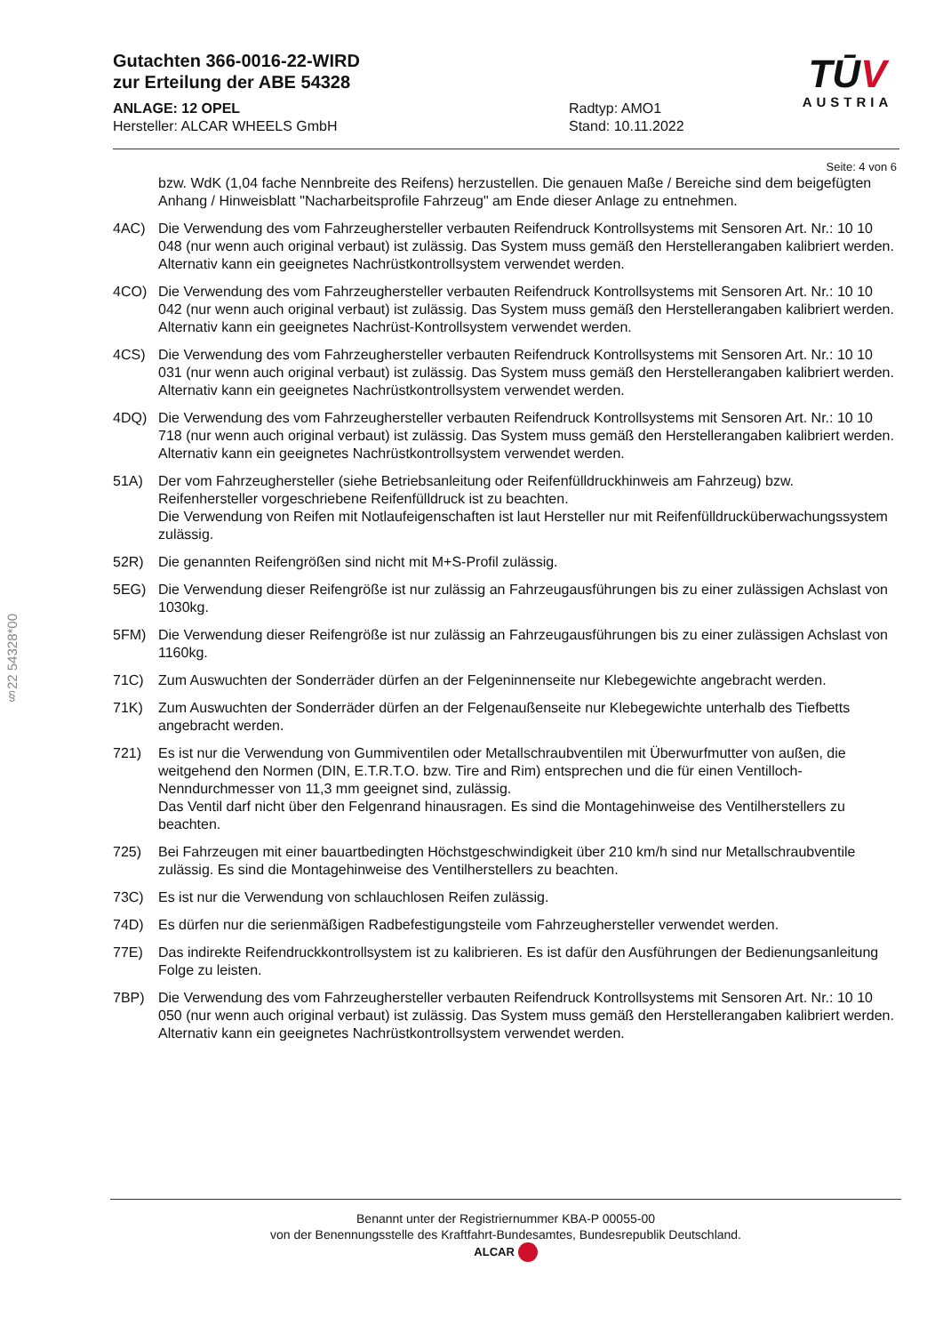Gutachten 366-0016-22-WIRD
zur Erteilung der ABE 54328
ANLAGE: 12 OPEL
Hersteller: ALCAR WHEELS GmbH
Radtyp: AMO1
Stand: 10.11.2022
TŪV
AUSTRIA
Seite: 4 von 6
§22 54328*00
bzw. WdK (1,04 fache Nennbreite des Reifens) herzustellen. Die genauen Maße / Bereiche sind dem beigefügten Anhang / Hinweisblatt "Nacharbeitsprofile Fahrzeug" am Ende dieser Anlage zu entnehmen.
4AC) Die Verwendung des vom Fahrzeughersteller verbauten Reifendruck Kontrollsystems mit Sensoren Art. Nr.: 10 10 048 (nur wenn auch original verbaut) ist zulässig. Das System muss gemäß den Herstellerangaben kalibriert werden. Alternativ kann ein geeignetes Nachrüstkontrollsystem verwendet werden.
4CO) Die Verwendung des vom Fahrzeughersteller verbauten Reifendruck Kontrollsystems mit Sensoren Art. Nr.: 10 10 042 (nur wenn auch original verbaut) ist zulässig. Das System muss gemäß den Herstellerangaben kalibriert werden. Alternativ kann ein geeignetes Nachrüst-Kontrollsystem verwendet werden.
4CS) Die Verwendung des vom Fahrzeughersteller verbauten Reifendruck Kontrollsystems mit Sensoren Art. Nr.: 10 10 031 (nur wenn auch original verbaut) ist zulässig. Das System muss gemäß den Herstellerangaben kalibriert werden. Alternativ kann ein geeignetes Nachrüstkontrollsystem verwendet werden.
4DQ) Die Verwendung des vom Fahrzeughersteller verbauten Reifendruck Kontrollsystems mit Sensoren Art. Nr.: 10 10 718 (nur wenn auch original verbaut) ist zulässig. Das System muss gemäß den Herstellerangaben kalibriert werden. Alternativ kann ein geeignetes Nachrüstkontrollsystem verwendet werden.
51A) Der vom Fahrzeughersteller (siehe Betriebsanleitung oder Reifenfülldruckhinweis am Fahrzeug) bzw. Reifenhersteller vorgeschriebene Reifenfülldruck ist zu beachten.
Die Verwendung von Reifen mit Notlaufeigenschaften ist laut Hersteller nur mit Reifenfülldrucküberwachungssystem zulässig.
52R) Die genannten Reifengrößen sind nicht mit M+S-Profil zulässig.
5EG) Die Verwendung dieser Reifengröße ist nur zulässig an Fahrzeugausführungen bis zu einer zulässigen Achslast von 1030kg.
5FM) Die Verwendung dieser Reifengröße ist nur zulässig an Fahrzeugausführungen bis zu einer zulässigen Achslast von 1160kg.
71C) Zum Auswuchten der Sonderräder dürfen an der Felgeninnenseite nur Klebegewichte angebracht werden.
71K) Zum Auswuchten der Sonderräder dürfen an der Felgenaußenseite nur Klebegewichte unterhalb des Tiefbetts angebracht werden.
721) Es ist nur die Verwendung von Gummiventilen oder Metallschraubventilen mit Überwurfmutter von außen, die weitgehend den Normen (DIN, E.T.R.T.O. bzw. Tire and Rim) entsprechen und die für einen Ventilloch-Nenndurchmesser von 11,3 mm geeignet sind, zulässig.
Das Ventil darf nicht über den Felgenrand hinausragen. Es sind die Montagehinweise des Ventilherstellers zu beachten.
725) Bei Fahrzeugen mit einer bauartbedingten Höchstgeschwindigkeit über 210 km/h sind nur Metallschraubventile zulässig. Es sind die Montagehinweise des Ventilherstellers zu beachten.
73C) Es ist nur die Verwendung von schlauchlosen Reifen zulässig.
74D) Es dürfen nur die serienmäßigen Radbefestigungsteile vom Fahrzeughersteller verwendet werden.
77E) Das indirekte Reifendruckkontrollsystem ist zu kalibrieren. Es ist dafür den Ausführungen der Bedienungsanleitung Folge zu leisten.
7BP) Die Verwendung des vom Fahrzeughersteller verbauten Reifendruck Kontrollsystems mit Sensoren Art. Nr.: 10 10 050 (nur wenn auch original verbaut) ist zulässig. Das System muss gemäß den Herstellerangaben kalibriert werden. Alternativ kann ein geeignetes Nachrüstkontrollsystem verwendet werden.
Benannt unter der Registriernummer KBA-P 00055-00
von der Benennungsstelle des Kraftfahrt-Bundesamtes, Bundesrepublik Deutschland.
ALCAR